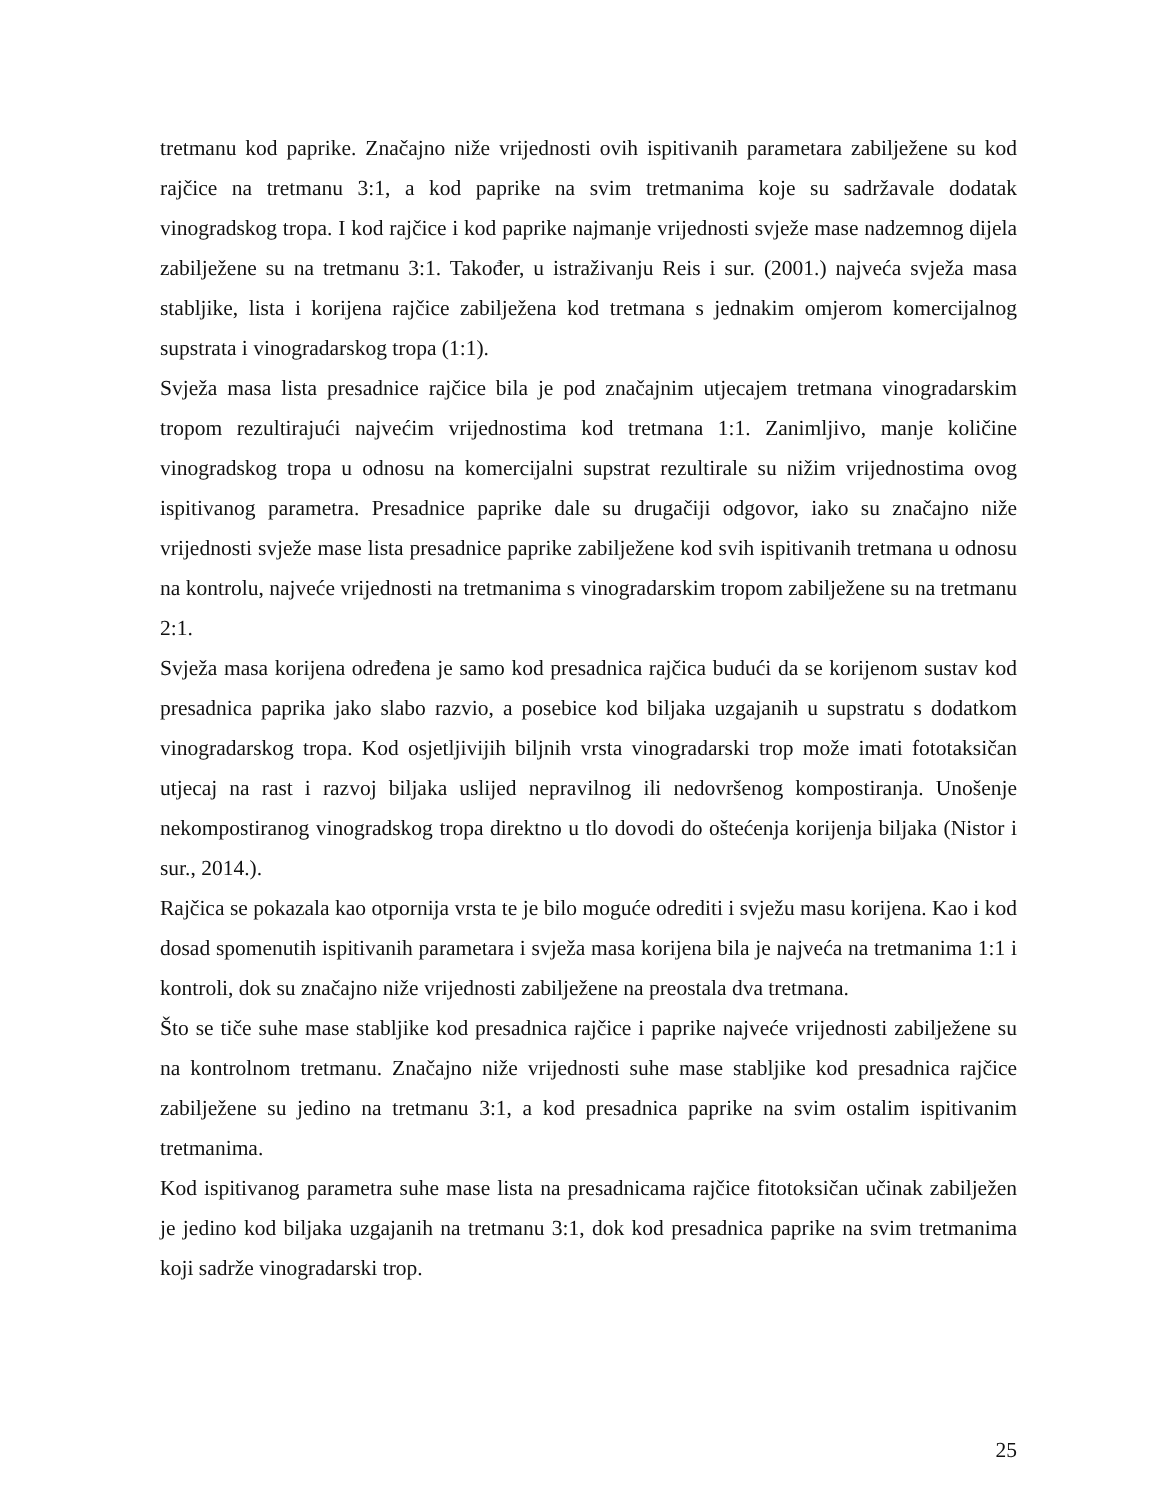tretmanu kod paprike. Značajno niže vrijednosti ovih ispitivanih parametara zabilježene su kod rajčice na tretmanu 3:1, a kod paprike na svim tretmanima koje su sadržavale dodatak vinogradskog tropa. I kod rajčice i kod paprike najmanje vrijednosti svježe mase nadzemnog dijela zabilježene su na tretmanu 3:1. Također, u istraživanju Reis i sur. (2001.) najveća svježa masa stabljike, lista i korijena rajčice zabilježena kod tretmana s jednakim omjerom komercijalnog supstrata i vinogradarskog tropa (1:1).
Svježa masa lista presadnice rajčice bila je pod značajnim utjecajem tretmana vinogradarskim tropom rezultirajući najvećim vrijednostima kod tretmana 1:1. Zanimljivo, manje količine vinogradskog tropa u odnosu na komercijalni supstrat rezultirale su nižim vrijednostima ovog ispitivanog parametra. Presadnice paprike dale su drugačiji odgovor, iako su značajno niže vrijednosti svježe mase lista presadnice paprike zabilježene kod svih ispitivanih tretmana u odnosu na kontrolu, najveće vrijednosti na tretmanima s vinogradarskim tropom zabilježene su na tretmanu 2:1.
Svježa masa korijena određena je samo kod presadnica rajčica budući da se korijenom sustav kod presadnica paprika jako slabo razvio, a posebice kod biljaka uzgajanih u supstratu s dodatkom vinogradarskog tropa. Kod osjetljivijih biljnih vrsta vinogradarski trop može imati fototaksičan utjecaj na rast i razvoj biljaka uslijed nepravilnog ili nedovršenog kompostiranja. Unošenje nekompostiranog vinogradskog tropa direktno u tlo dovodi do oštećenja korijenja biljaka (Nistor i sur., 2014.).
Rajčica se pokazala kao otpornija vrsta te je bilo moguće odrediti i svježu masu korijena. Kao i kod dosad spomenutih ispitivanih parametara i svježa masa korijena bila je najveća na tretmanima 1:1 i kontroli, dok su značajno niže vrijednosti zabilježene na preostala dva tretmana.
Što se tiče suhe mase stabljike kod presadnica rajčice i paprike najveće vrijednosti zabilježene su na kontrolnom tretmanu. Značajno niže vrijednosti suhe mase stabljike kod presadnica rajčice zabilježene su jedino na tretmanu 3:1, a kod presadnica paprike na svim ostalim ispitivanim tretmanima.
Kod ispitivanog parametra suhe mase lista na presadnicama rajčice fitotoksičan učinak zabilježen je jedino kod biljaka uzgajanih na tretmanu 3:1, dok kod presadnica paprike na svim tretmanima koji sadrže vinogradarski trop.
25